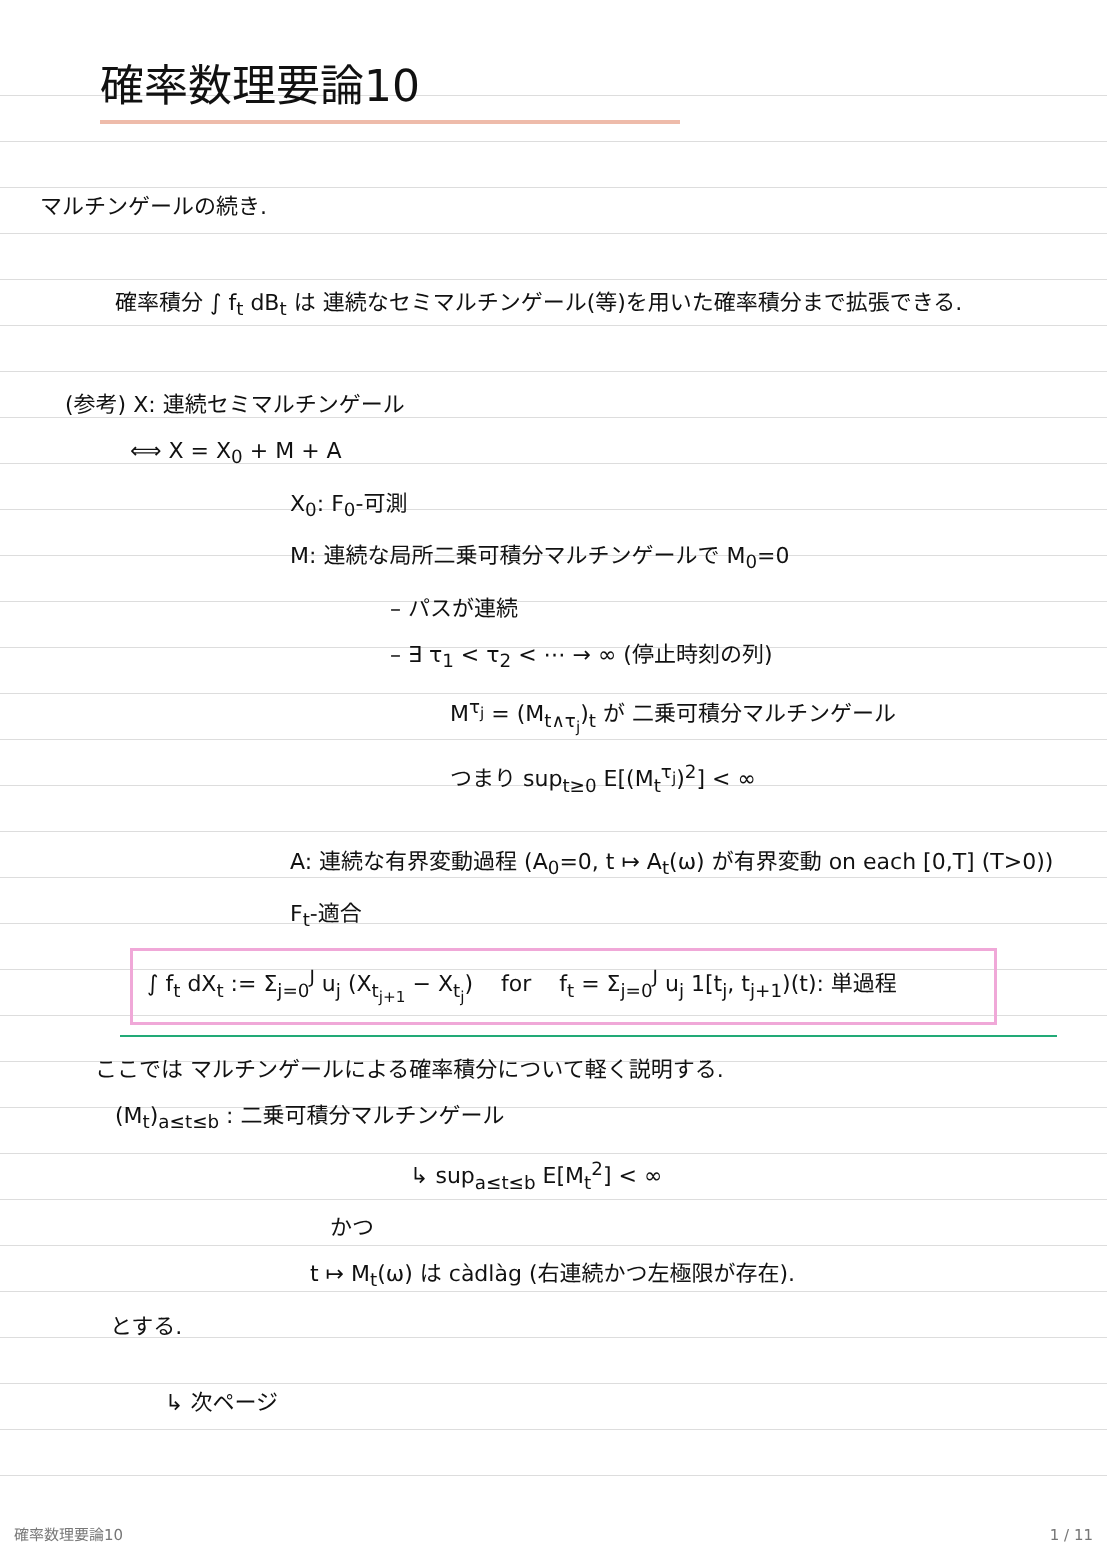確率数理要論10
マルチンゲールの続き.
確率積分 ∫ f<sub>t</sub> dB<sub>t</sub> は 連続なセミマルチンゲール(等)を用いた確率積分まで拡張できる.
(参考) X: 連続セミマルチンゲール
⟺ X = X<sub>0</sub> + M + A
X<sub>0</sub>: F<sub>0</sub>-可測
M: 連続な局所二乗可積分マルチンゲールで M<sub>0</sub>=0
– パスが連続
– ∃ τ<sub>1</sub> < τ<sub>2</sub> < ⋯ → ∞ (停止時刻の列)
M<sup>τ<sub>j</sub></sup> = (M<sub>t∧τ<sub>j</sub></sub>)<sub>t</sub> が 二乗可積分マルチンゲール
つまり sup<sub>t≥0</sub> E[(M<sub>t</sub><sup>τ<sub>j</sub></sup>)<sup>2</sup>] < ∞
A: 連続な有界変動過程 (A<sub>0</sub>=0, t ↦ A<sub>t</sub>(ω) が有界変動 on each [0,T] (T>0)) F<sub>t</sub>-適合
∫ f<sub>t</sub> dX<sub>t</sub> := Σ<sub>j=0</sub><sup>J</sup> u<sub>j</sub> (X<sub>t<sub>j+1</sub></sub> − X<sub>t<sub>j</sub></sub>) for f<sub>t</sub> = Σ<sub>j=0</sub><sup>J</sup> u<sub>j</sub> 1[t<sub>j</sub>, t<sub>j+1</sub>)(t): 単過程
ここでは マルチンゲールによる確率積分について軽く説明する.
(M<sub>t</sub>)<sub>a≤t≤b</sub> : 二乗可積分マルチンゲール
↳ sup<sub>a≤t≤b</sub> E[M<sub>t</sub><sup>2</sup>] < ∞
かつ
t ↦ M<sub>t</sub>(ω) は càdlàg (右連続かつ左極限が存在).
とする.
↳ 次ページ
確率数理要論10 1 / 11